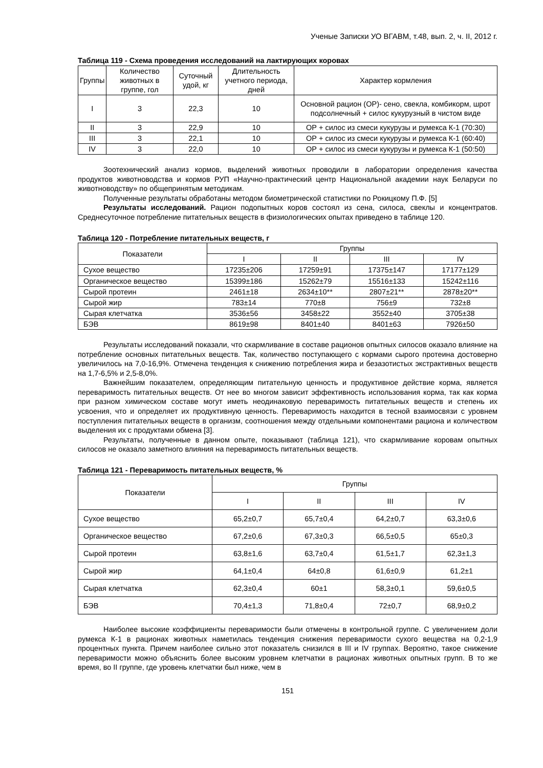Ученые Записки УО ВГАВМ, т.48, вып. 2, ч. II, 2012 г.
Таблица 119 - Схема проведения исследований на лактирующих коровах
| Группы | Количество животных в группе, гол | Суточный удой, кг | Длительность учетного периода, дней | Характер кормления |
| --- | --- | --- | --- | --- |
| I | 3 | 22,3 | 10 | Основной рацион (ОР)- сено, свекла, комбикорм, шрот подсолнечный + силос кукурузный в чистом виде |
| II | 3 | 22,9 | 10 | ОР + силос из смеси кукурузы и румекса К-1 (70:30) |
| III | 3 | 22,1 | 10 | ОР + силос из смеси кукурузы и румекса К-1 (60:40) |
| IV | 3 | 22,0 | 10 | ОР + силос из смеси кукурузы и румекса К-1 (50:50) |
Зоотехнический анализ кормов, выделений животных проводили в лаборатории определения качества продуктов животноводства и кормов РУП «Научно-практический центр Национальной академии наук Беларуси по животноводству» по общепринятым методикам.
Полученные результаты обработаны методом биометрической статистики по Рокицкому П.Ф. [5]
Результаты исследований. Рацион подопытных коров состоял из сена, силоса, свеклы и концентратов. Среднесуточное потребление питательных веществ в физиологических опытах приведено в таблице 120.
Таблица 120 - Потребление питательных веществ, г
| Показатели | Группы | | | |
| --- | --- | --- | --- | --- |
| | I | II | III | IV |
| Сухое вещество | 17235±206 | 17259±91 | 17375±147 | 17177±129 |
| Органическое вещество | 15399±186 | 15262±79 | 15516±133 | 15242±116 |
| Сырой протеин | 2461±18 | 2634±10** | 2807±21** | 2878±20** |
| Сырой жир | 783±14 | 770±8 | 756±9 | 732±8 |
| Сырая клетчатка | 3536±56 | 3458±22 | 3552±40 | 3705±38 |
| БЭВ | 8619±98 | 8401±40 | 8401±63 | 7926±50 |
Результаты исследований показали, что скармливание в составе рационов опытных силосов оказало влияние на потребление основных питательных веществ. Так, количество поступающего с кормами сырого протеина достоверно увеличилось на 7,0-16,9%. Отмечена тенденция к снижению потребления жира и безазотистых экстрактивных веществ на 1,7-6,5% и 2,5-8,0%.
Важнейшим показателем, определяющим питательную ценность и продуктивное действие корма, является переваримость питательных веществ. От нее во многом зависит эффективность использования корма, так как корма при разном химическом составе могут иметь неодинаковую переваримость питательных веществ и степень их усвоения, что и определяет их продуктивную ценность. Переваримость находится в тесной взаимосвязи с уровнем поступления питательных веществ в организм, соотношения между отдельными компонентами рациона и количеством выделения их с продуктами обмена [3].
Результаты, полученные в данном опыте, показывают (таблица 121), что скармливание коровам опытных силосов не оказало заметного влияния на переваримость питательных веществ.
Таблица 121 - Переваримость питательных веществ, %
| Показатели | Группы | | | |
| --- | --- | --- | --- | --- |
| | I | II | III | IV |
| Сухое вещество | 65,2±0,7 | 65,7±0,4 | 64,2±0,7 | 63,3±0,6 |
| Органическое вещество | 67,2±0,6 | 67,3±0,3 | 66,5±0,5 | 65±0,3 |
| Сырой протеин | 63,8±1,6 | 63,7±0,4 | 61,5±1,7 | 62,3±1,3 |
| Сырой жир | 64,1±0,4 | 64±0,8 | 61,6±0,9 | 61,2±1 |
| Сырая клетчатка | 62,3±0,4 | 60±1 | 58,3±0,1 | 59,6±0,5 |
| БЭВ | 70,4±1,3 | 71,8±0,4 | 72±0,7 | 68,9±0,2 |
Наиболее высокие коэффициенты переваримости были отмечены в контрольной группе. С увеличением доли румекса К-1 в рационах животных наметилась тенденция снижения переваримости сухого вещества на 0,2-1,9 процентных пункта. Причем наиболее сильно этот показатель снизился в III и IV группах. Вероятно, такое снижение переваримости можно объяснить более высоким уровнем клетчатки в рационах животных опытных групп. В то же время, во II группе, где уровень клетчатки был ниже, чем в
151